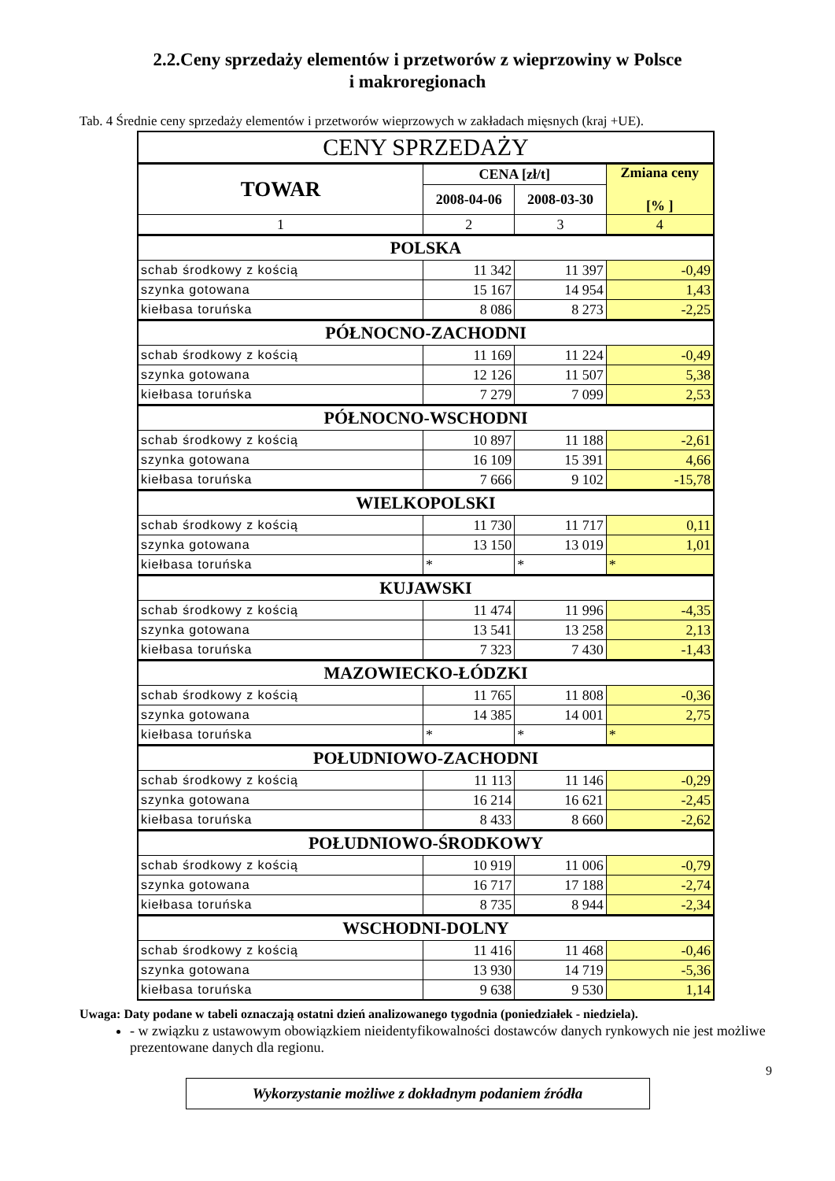2.2.Ceny sprzedaży elementów i przetworów z wieprzowiny w Polsce
i makroregionach
Tab. 4 Średnie ceny sprzedaży elementów i przetworów wieprzowych w zakładach mięsnych (kraj +UE).
| CENY SPRZEDAŻY | | | |
| --- | --- | --- | --- |
| TOWAR | CENA [zł/t] | | Zmiana ceny [% ] |
| | 2008-04-06 | 2008-03-30 | |
| 1 | 2 | 3 | 4 |
| POLSKA | | | |
| schab środkowy z kością | 11 342 | 11 397 | -0,49 |
| szynka gotowana | 15 167 | 14 954 | 1,43 |
| kiełbasa toruńska | 8 086 | 8 273 | -2,25 |
| PÓŁNOCNO-ZACHODNI | | | |
| schab środkowy z kością | 11 169 | 11 224 | -0,49 |
| szynka gotowana | 12 126 | 11 507 | 5,38 |
| kiełbasa toruńska | 7 279 | 7 099 | 2,53 |
| PÓŁNOCNO-WSCHODNI | | | |
| schab środkowy z kością | 10 897 | 11 188 | -2,61 |
| szynka gotowana | 16 109 | 15 391 | 4,66 |
| kiełbasa toruńska | 7 666 | 9 102 | -15,78 |
| WIELKOPOLSKI | | | |
| schab środkowy z kością | 11 730 | 11 717 | 0,11 |
| szynka gotowana | 13 150 | 13 019 | 1,01 |
| kiełbasa toruńska | * | * | * |
| KUJAWSKI | | | |
| schab środkowy z kością | 11 474 | 11 996 | -4,35 |
| szynka gotowana | 13 541 | 13 258 | 2,13 |
| kiełbasa toruńska | 7 323 | 7 430 | -1,43 |
| MAZOWIECKO-ŁÓDZKI | | | |
| schab środkowy z kością | 11 765 | 11 808 | -0,36 |
| szynka gotowana | 14 385 | 14 001 | 2,75 |
| kiełbasa toruńska | * | * | * |
| POŁUDNIOWO-ZACHODNI | | | |
| schab środkowy z kością | 11 113 | 11 146 | -0,29 |
| szynka gotowana | 16 214 | 16 621 | -2,45 |
| kiełbasa toruńska | 8 433 | 8 660 | -2,62 |
| POŁUDNIOWO-ŚRODKOWY | | | |
| schab środkowy z kością | 10 919 | 11 006 | -0,79 |
| szynka gotowana | 16 717 | 17 188 | -2,74 |
| kiełbasa toruńska | 8 735 | 8 944 | -2,34 |
| WSCHODNI-DOLNY | | | |
| schab środkowy z kością | 11 416 | 11 468 | -0,46 |
| szynka gotowana | 13 930 | 14 719 | -5,36 |
| kiełbasa toruńska | 9 638 | 9 530 | 1,14 |
Uwaga: Daty podane w tabeli oznaczają ostatni dzień analizowanego tygodnia (poniedziałek - niedziela).
- w związku z ustawowym obowiązkiem nieidentyfikowalności dostawców danych rynkowych nie jest możliwe prezentowane danych dla regionu.
9
Wykorzystanie możliwe z dokładnym podaniem źródła